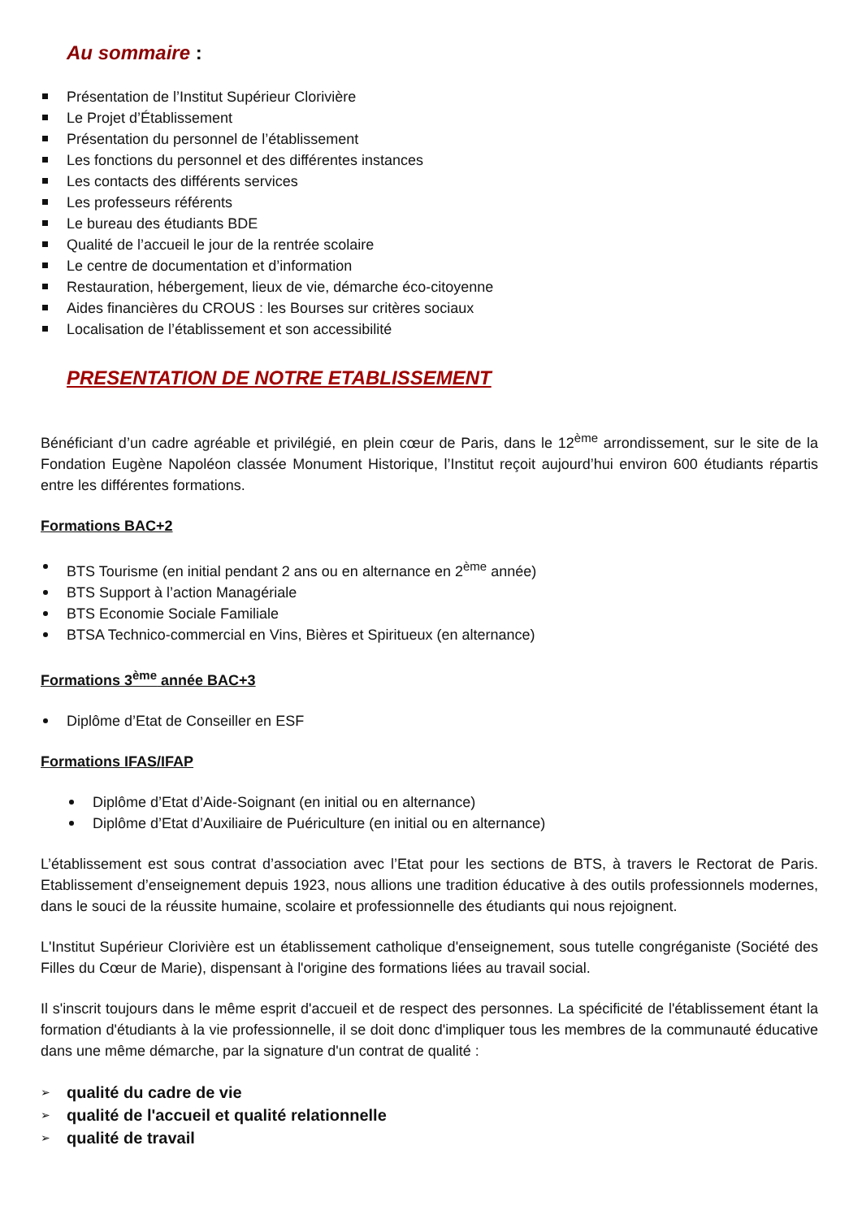Au sommaire :
Présentation de l’Institut Supérieur Clorivière
Le Projet d’Établissement
Présentation du personnel de l’établissement
Les fonctions du personnel et des différentes instances
Les contacts des différents services
Les professeurs référents
Le bureau des étudiants BDE
Qualité de l’accueil le jour de la rentrée scolaire
Le centre de documentation et d’information
Restauration, hébergement, lieux de vie, démarche éco-citoyenne
Aides financières du CROUS : les Bourses sur critères sociaux
Localisation de l’établissement et son accessibilité
PRESENTATION DE NOTRE ETABLISSEMENT
Bénéficiant d’un cadre agréable et privilégié, en plein cœur de Paris, dans le 12<sup>ème</sup> arrondissement, sur le site de la Fondation Eugène Napoléon classée Monument Historique, l’Institut reçoit aujourd’hui environ 600 étudiants répartis entre les différentes formations.
Formations BAC+2
BTS Tourisme (en initial pendant 2 ans ou en alternance en 2<sup>ème</sup> année)
BTS Support à l’action Managériale
BTS Economie Sociale Familiale
BTSA Technico-commercial en Vins, Bières et Spiritueux (en alternance)
Formations 3<sup>ème</sup> année BAC+3
Diplôme d’Etat de Conseiller en ESF
Formations IFAS/IFAP
Diplôme d’Etat d’Aide-Soignant (en initial ou en alternance)
Diplôme d’Etat d’Auxiliaire de Puériculture (en initial ou en alternance)
L’établissement est sous contrat d’association avec l’Etat pour les sections de BTS, à travers le Rectorat de Paris. Etablissement d’enseignement depuis 1923, nous allions une tradition éducative à des outils professionnels modernes, dans le souci de la réussite humaine, scolaire et professionnelle des étudiants qui nous rejoignent.
L'Institut Supérieur Clorivière est un établissement catholique d'enseignement, sous tutelle congréganiste (Société des Filles du Cœur de Marie), dispensant à l'origine des formations liées au travail social.
Il s'inscrit toujours dans le même esprit d'accueil et de respect des personnes. La spécificité de l'établissement étant la formation d'étudiants à la vie professionnelle, il se doit donc d'impliquer tous les membres de la communauté éducative dans une même démarche, par la signature d'un contrat de qualité :
qualité du cadre de vie
qualité de l'accueil et qualité relationnelle
qualité de travail